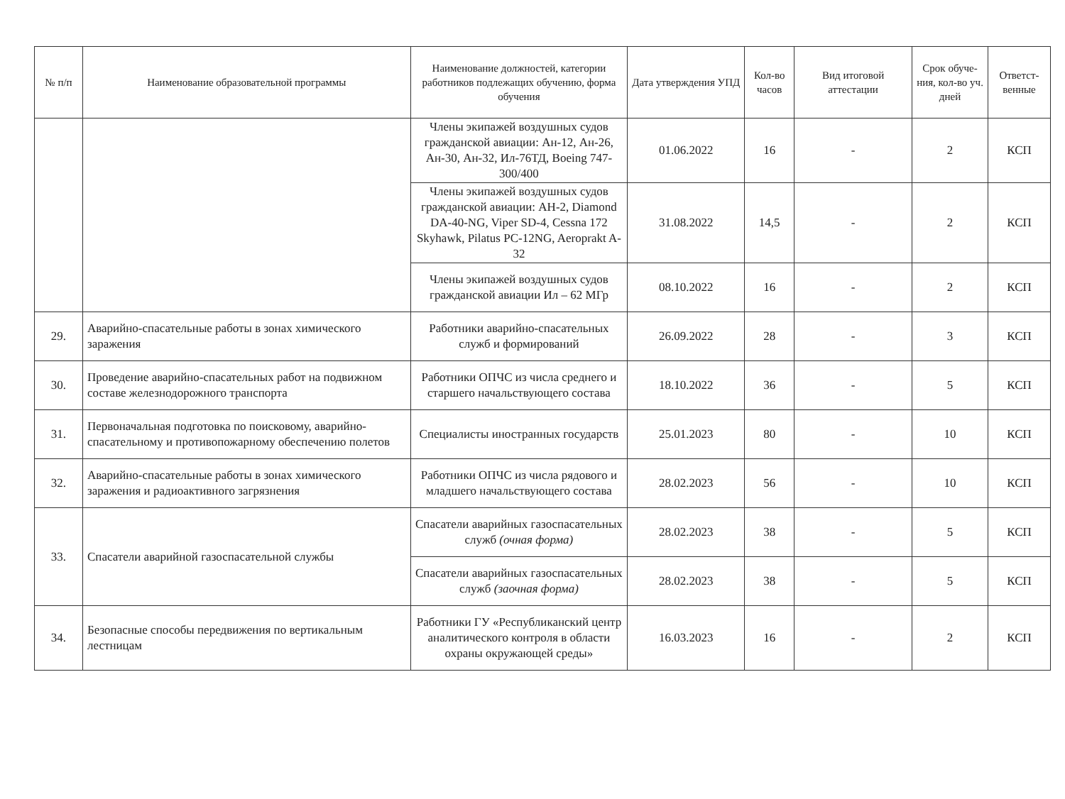| № п/п | Наименование образовательной программы | Наименование должностей, категории работников подлежащих обучению, форма обучения | Дата утверждения УПД | Кол-во часов | Вид итоговой аттестации | Срок обуче-ния, кол-во уч. дней | Ответст-венные |
| --- | --- | --- | --- | --- | --- | --- | --- |
| | | Члены экипажей воздушных судов гражданской авиации: Ан-12, Ан-26, Ан-30, Ан-32, Ил-76ТД, Boeing 747-300/400 | 01.06.2022 | 16 | - | 2 | КСП |
| | | Члены экипажей воздушных судов гражданской авиации: АН-2, Diamond DA-40-NG, Viper SD-4, Cessna 172 Skyhawk, Pilatus PC-12NG, Aeroprakt A-32 | 31.08.2022 | 14,5 | - | 2 | КСП |
| | | Члены экипажей воздушных судов гражданской авиации Ил – 62 МГр | 08.10.2022 | 16 | - | 2 | КСП |
| 29. | Аварийно-спасательные работы в зонах химического заражения | Работники аварийно-спасательных служб и формирований | 26.09.2022 | 28 | - | 3 | КСП |
| 30. | Проведение аварийно-спасательных работ на подвижном составе железнодорожного транспорта | Работники ОПЧС из числа среднего и старшего начальствующего состава | 18.10.2022 | 36 | - | 5 | КСП |
| 31. | Первоначальная подготовка по поисковому, аварийно-спасательному и противопожарному обеспечению полетов | Специалисты иностранных государств | 25.01.2023 | 80 | - | 10 | КСП |
| 32. | Аварийно-спасательные работы в зонах химического заражения и радиоактивного загрязнения | Работники ОПЧС из числа рядового и младшего начальствующего состава | 28.02.2023 | 56 | - | 10 | КСП |
| 33. | Спасатели аварийной газоспасательной службы | Спасатели аварийных газоспасательных служб (очная форма) | 28.02.2023 | 38 | - | 5 | КСП |
| | | Спасатели аварийных газоспасательных служб (заочная форма) | 28.02.2023 | 38 | - | 5 | КСП |
| 34. | Безопасные способы передвижения по вертикальным лестницам | Работники ГУ «Республиканский центр аналитического контроля в области охраны окружающей среды» | 16.03.2023 | 16 | - | 2 | КСП |